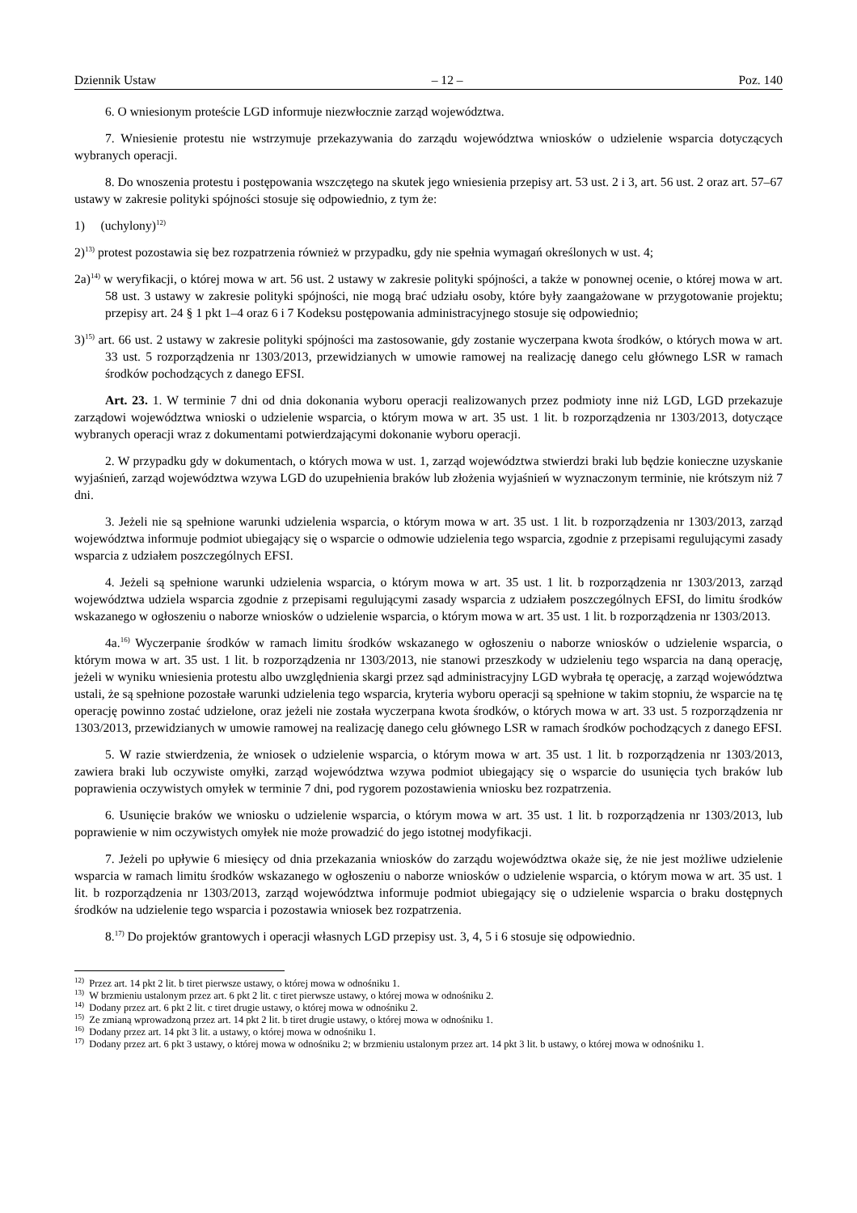Dziennik Ustaw – 12 – Poz. 140
6. O wniesionym proteście LGD informuje niezwłocznie zarząd województwa.
7. Wniesienie protestu nie wstrzymuje przekazywania do zarządu województwa wniosków o udzielenie wsparcia dotyczących wybranych operacji.
8. Do wnoszenia protestu i postępowania wszczętego na skutek jego wniesienia przepisy art. 53 ust. 2 i 3, art. 56 ust. 2 oraz art. 57–67 ustawy w zakresie polityki spójności stosuje się odpowiednio, z tym że:
1) (uchylony)<sup>12)</sup>
2)<sup>13)</sup> protest pozostawia się bez rozpatrzenia również w przypadku, gdy nie spełnia wymagań określonych w ust. 4;
2a)<sup>14)</sup> w weryfikacji, o której mowa w art. 56 ust. 2 ustawy w zakresie polityki spójności, a także w ponownej ocenie, o której mowa w art. 58 ust. 3 ustawy w zakresie polityki spójności, nie mogą brać udziału osoby, które były zaangażowane w przygotowanie projektu; przepisy art. 24 § 1 pkt 1–4 oraz 6 i 7 Kodeksu postępowania administracyjnego stosuje się odpowiednio;
3)<sup>15)</sup> art. 66 ust. 2 ustawy w zakresie polityki spójności ma zastosowanie, gdy zostanie wyczerpana kwota środków, o których mowa w art. 33 ust. 5 rozporządzenia nr 1303/2013, przewidzianych w umowie ramowej na realizację danego celu głównego LSR w ramach środków pochodzących z danego EFSI.
Art. 23. 1. W terminie 7 dni od dnia dokonania wyboru operacji realizowanych przez podmioty inne niż LGD, LGD przekazuje zarządowi województwa wnioski o udzielenie wsparcia, o którym mowa w art. 35 ust. 1 lit. b rozporządzenia nr 1303/2013, dotyczące wybranych operacji wraz z dokumentami potwierdzającymi dokonanie wyboru operacji.
2. W przypadku gdy w dokumentach, o których mowa w ust. 1, zarząd województwa stwierdzi braki lub będzie konieczne uzyskanie wyjaśnień, zarząd województwa wzywa LGD do uzupełnienia braków lub złożenia wyjaśnień w wyznaczonym terminie, nie krótszym niż 7 dni.
3. Jeżeli nie są spełnione warunki udzielenia wsparcia, o którym mowa w art. 35 ust. 1 lit. b rozporządzenia nr 1303/2013, zarząd województwa informuje podmiot ubiegający się o wsparcie o odmowie udzielenia tego wsparcia, zgodnie z przepisami regulującymi zasady wsparcia z udziałem poszczególnych EFSI.
4. Jeżeli są spełnione warunki udzielenia wsparcia, o którym mowa w art. 35 ust. 1 lit. b rozporządzenia nr 1303/2013, zarząd województwa udziela wsparcia zgodnie z przepisami regulującymi zasady wsparcia z udziałem poszczególnych EFSI, do limitu środków wskazanego w ogłoszeniu o naborze wniosków o udzielenie wsparcia, o którym mowa w art. 35 ust. 1 lit. b rozporządzenia nr 1303/2013.
4a.<sup>16)</sup> Wyczerpanie środków w ramach limitu środków wskazanego w ogłoszeniu o naborze wniosków o udzielenie wsparcia, o którym mowa w art. 35 ust. 1 lit. b rozporządzenia nr 1303/2013, nie stanowi przeszkody w udzieleniu tego wsparcia na daną operację, jeżeli w wyniku wniesienia protestu albo uwzględnienia skargi przez sąd administracyjny LGD wybrała tę operację, a zarząd województwa ustali, że są spełnione pozostałe warunki udzielenia tego wsparcia, kryteria wyboru operacji są spełnione w takim stopniu, że wsparcie na tę operację powinno zostać udzielone, oraz jeżeli nie została wyczerpana kwota środków, o których mowa w art. 33 ust. 5 rozporządzenia nr 1303/2013, przewidzianych w umowie ramowej na realizację danego celu głównego LSR w ramach środków pochodzących z danego EFSI.
5. W razie stwierdzenia, że wniosek o udzielenie wsparcia, o którym mowa w art. 35 ust. 1 lit. b rozporządzenia nr 1303/2013, zawiera braki lub oczywiste omyłki, zarząd województwa wzywa podmiot ubiegający się o wsparcie do usunięcia tych braków lub poprawienia oczywistych omyłek w terminie 7 dni, pod rygorem pozostawienia wniosku bez rozpatrzenia.
6. Usunięcie braków we wniosku o udzielenie wsparcia, o którym mowa w art. 35 ust. 1 lit. b rozporządzenia nr 1303/2013, lub poprawienie w nim oczywistych omyłek nie może prowadzić do jego istotnej modyfikacji.
7. Jeżeli po upływie 6 miesięcy od dnia przekazania wniosków do zarządu województwa okaże się, że nie jest możliwe udzielenie wsparcia w ramach limitu środków wskazanego w ogłoszeniu o naborze wniosków o udzielenie wsparcia, o którym mowa w art. 35 ust. 1 lit. b rozporządzenia nr 1303/2013, zarząd województwa informuje podmiot ubiegający się o udzielenie wsparcia o braku dostępnych środków na udzielenie tego wsparcia i pozostawia wniosek bez rozpatrzenia.
8.<sup>17)</sup> Do projektów grantowych i operacji własnych LGD przepisy ust. 3, 4, 5 i 6 stosuje się odpowiednio.
<sup>12)</sup> Przez art. 14 pkt 2 lit. b tiret pierwsze ustawy, o której mowa w odnośniku 1.
<sup>13)</sup> W brzmieniu ustalonym przez art. 6 pkt 2 lit. c tiret pierwsze ustawy, o której mowa w odnośniku 2.
<sup>14)</sup> Dodany przez art. 6 pkt 2 lit. c tiret drugie ustawy, o której mowa w odnośniku 2.
<sup>15)</sup> Ze zmianą wprowadzoną przez art. 14 pkt 2 lit. b tiret drugie ustawy, o której mowa w odnośniku 1.
<sup>16)</sup> Dodany przez art. 14 pkt 3 lit. a ustawy, o której mowa w odnośniku 1.
<sup>17)</sup> Dodany przez art. 6 pkt 3 ustawy, o której mowa w odnośniku 2; w brzmieniu ustalonym przez art. 14 pkt 3 lit. b ustawy, o której mowa w odnośniku 1.